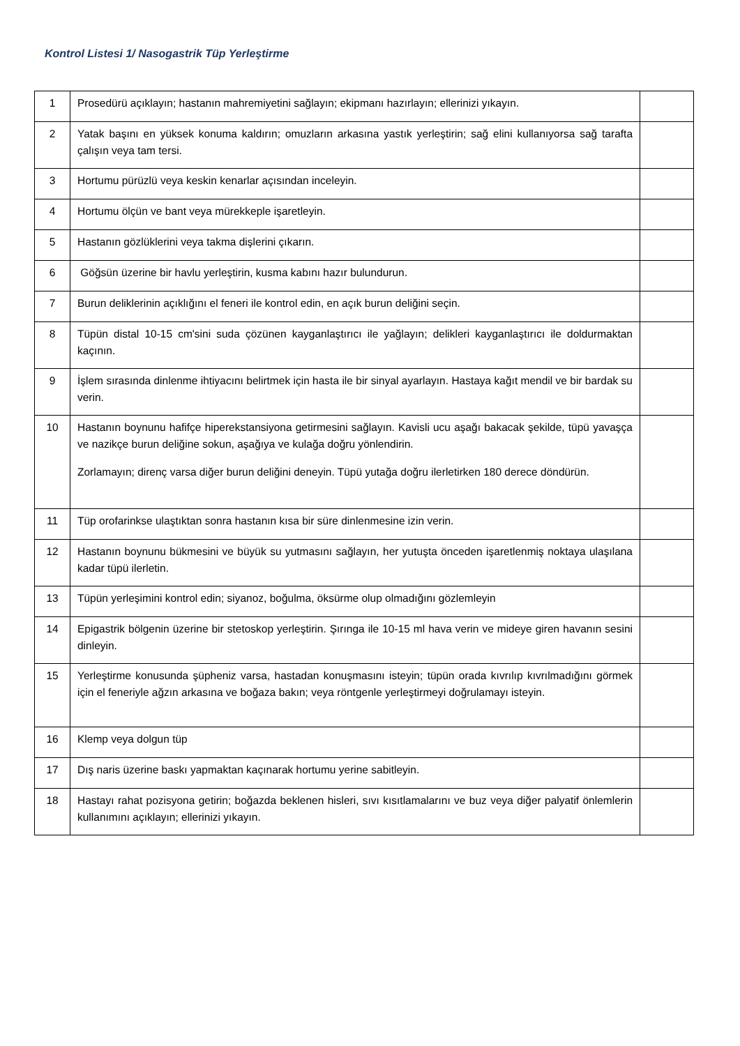Kontrol Listesi 1/ Nasogastrik Tüp Yerleştirme
| 1 | Prosedürü açıklayın; hastanın mahremiyetini sağlayın; ekipmanı hazırlayın; ellerinizi yıkayın. | |
| 2 | Yatak başını en yüksek konuma kaldırın; omuzların arkasına yastık yerleştirin; sağ elini kullanıyorsa sağ tarafta çalışın veya tam tersi. | |
| 3 | Hortumu pürüzlü veya keskin kenarlar açısından inceleyin. | |
| 4 | Hortumu ölçün ve bant veya mürekkeple işaretleyin. | |
| 5 | Hastanın gözlüklerini veya takma dişlerini çıkarın. | |
| 6 | Göğsün üzerine bir havlu yerleştirin, kusma kabını hazır bulundurun. | |
| 7 | Burun deliklerinin açıklığını el feneri ile kontrol edin, en açık burun deliğini seçin. | |
| 8 | Tüpün distal 10-15 cm'sini suda çözünen kayganlaştırıcı ile yağlayın; delikleri kayganlaştırıcı ile doldurmaktan kaçının. | |
| 9 | İşlem sırasında dinlenme ihtiyacını belirtmek için hasta ile bir sinyal ayarlayın. Hastaya kağıt mendil ve bir bardak su verin. | |
| 10 | Hastanın boynunu hafifçe hiperekstansiyona getirmesini sağlayın. Kavisli ucu aşağı bakacak şekilde, tüpü yavaşça ve nazikçe burun deliğine sokun, aşağıya ve kulağa doğru yönlendirin. Zorlamayın; direnç varsa diğer burun deliğini deneyin. Tüpü yutağa doğru ilerletirken 180 derece döndürün. | |
| 11 | Tüp orofarinkse ulaştıktan sonra hastanın kısa bir süre dinlenmesine izin verin. | |
| 12 | Hastanın boynunu bükmesini ve büyük su yutmasını sağlayın, her yutuşta önceden işaretlenmiş noktaya ulaşılana kadar tüpü ilerletin. | |
| 13 | Tüpün yerleşimini kontrol edin; siyanoz, boğulma, öksürme olup olmadığını gözlemleyin | |
| 14 | Epigastrik bölgenin üzerine bir stetoskop yerleştirin. Şırınga ile 10-15 ml hava verin ve mideye giren havanın sesini dinleyin. | |
| 15 | Yerleştirme konusunda şüpheniz varsa, hastadan konuşmasını isteyin; tüpün orada kıvrılıp kıvrılmadığını görmek için el feneriyle ağzın arkasına ve boğaza bakın; veya röntgenle yerleştirmeyi doğrulamayı isteyin. | |
| 16 | Klemp veya dolgun tüp | |
| 17 | Dış naris üzerine baskı yapmaktan kaçınarak hortumu yerine sabitleyin. | |
| 18 | Hastayı rahat pozisyona getirin; boğazda beklenen hisleri, sıvı kısıtlamalarını ve buz veya diğer palyatif önlemlerin kullanımını açıklayın; ellerinizi yıkayın. | |